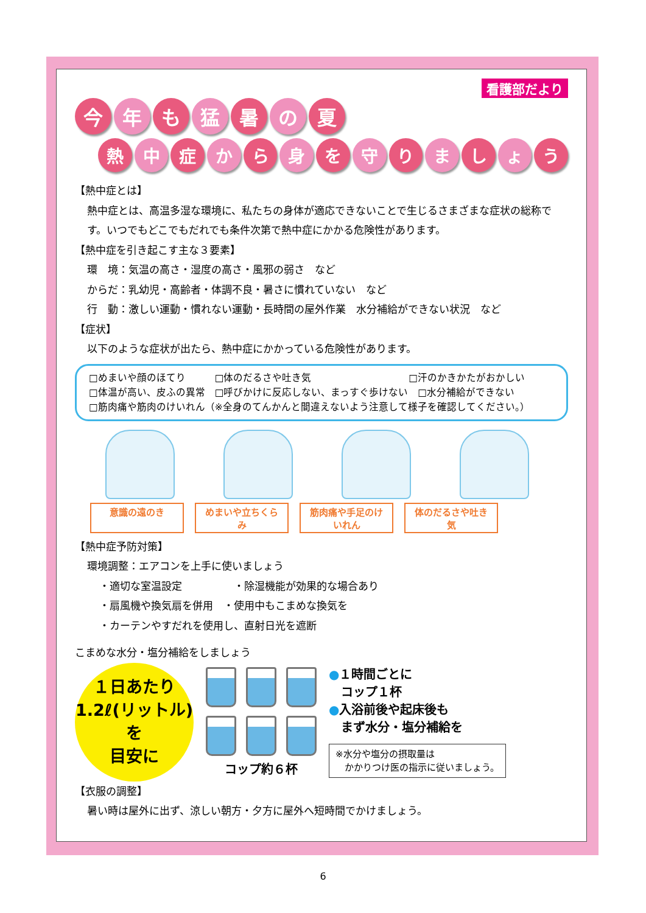看護部だより
今 年 も 猛 暑 の 夏
熱 中 症 か ら 身 を 守 り ま し ょ う
【熱中症とは】
熱中症とは、高温多湿な環境に、私たちの身体が適応できないことで生じるさまざまな症状の総称です。いつでもどこでもだれでも条件次第で熱中症にかかる危険性があります。
【熱中症を引き起こす主な３要素】
環　境：気温の高さ・湿度の高さ・風邪の弱さ　など
からだ：乳幼児・高齢者・体調不良・暑さに慣れていない　など
行　動：激しい運動・慣れない運動・長時間の屋外作業　水分補給ができない状況　など
【症状】
以下のような症状が出たら、熱中症にかかっている危険性があります。
□めまいや顔のほてり　　　□体のだるさや吐き気　　　　　　　　　　□汗のかきかたがおかしい
□体温が高い、皮ふの異常　□呼びかけに反応しない、まっすぐ歩けない　□水分補給ができない
□筋肉痛や筋肉のけいれん（※全身のてんかんと間違えないよう注意して様子を確認してください。）
意識の遠のき めまいや立ちくらみ 筋肉痛や手足のけいれん 体のだるさや吐き気
【熱中症予防対策】
環境調整：エアコンを上手に使いましょう
・適切な室温設定　　　　　・除湿機能が効果的な場合あり
・扇風機や換気扇を併用　・使用中もこまめな換気を
・カーテンやすだれを使用し、直射日光を遮断
こまめな水分・塩分補給をしましょう
１日あたり
1.2ℓ(リットル)を
目安に
コップ約６杯
●１時間ごとに
　コップ１杯
●入浴前後や起床後も
　まず水分・塩分補給を
※水分や塩分の摂取量は
　かかりつけ医の指示に従いましょう。
【衣服の調整】
暑い時は屋外に出ず、涼しい朝方・夕方に屋外へ短時間でかけましょう。
6